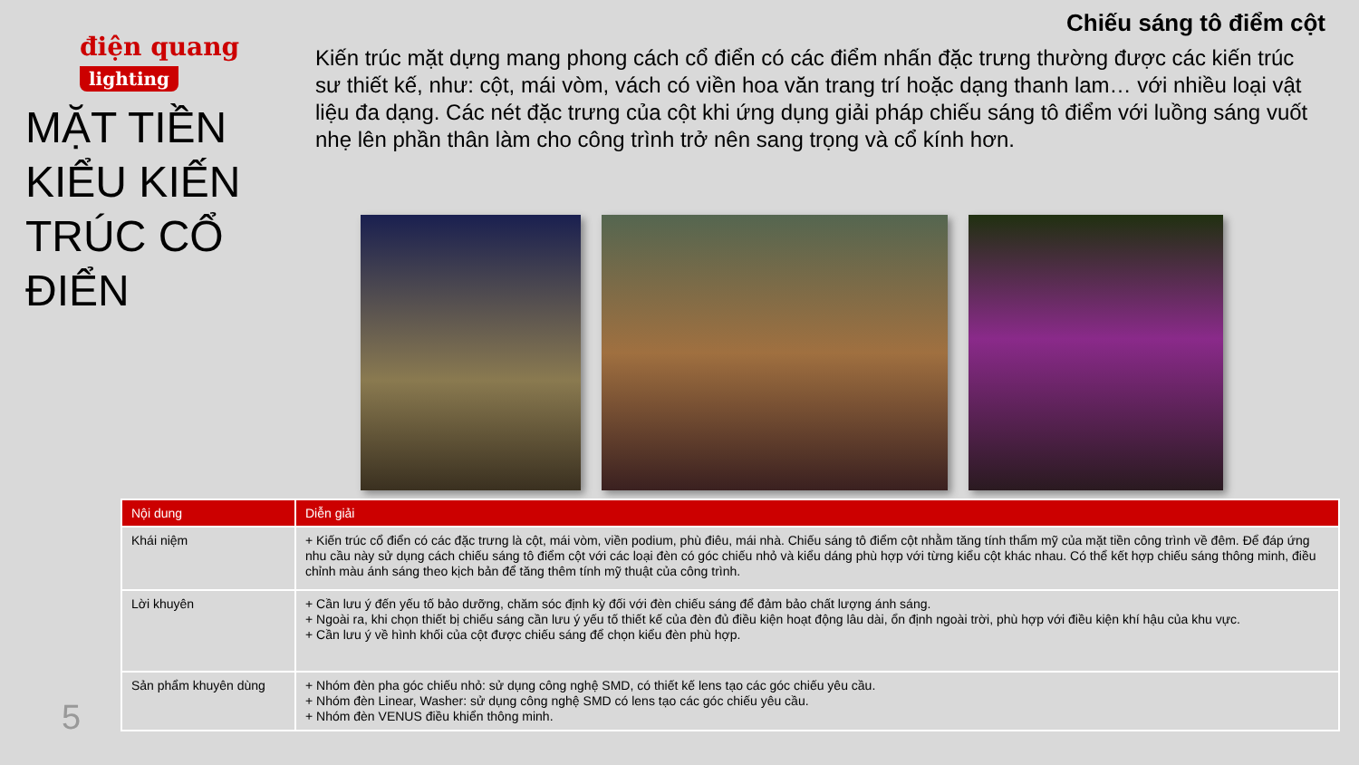điện quang
lighting
MẶT TIỀN KIỂU KIẾN TRÚC CỔ ĐIỂN
Chiếu sáng tô điểm cột
Kiến trúc mặt dựng mang phong cách cổ điển có các điểm nhấn đặc trưng thường được các kiến trúc sư thiết kế, như: cột, mái vòm, vách có viền hoa văn trang trí hoặc dạng thanh lam… với nhiều loại vật liệu đa dạng. Các nét đặc trưng của cột khi ứng dụng giải pháp chiếu sáng tô điểm với luồng sáng vuốt nhẹ lên phần thân làm cho công trình trở nên sang trọng và cổ kính hơn.
| Nội dung | Diễn giải |
| --- | --- |
| Khái niệm | + Kiến trúc cổ điển có các đặc trưng là cột, mái vòm, viền podium, phù điêu, mái nhà. Chiếu sáng tô điểm cột nhằm tăng tính thẩm mỹ của mặt tiền công trình về đêm. Để đáp ứng nhu cầu này sử dụng cách chiếu sáng tô điểm cột với các loại đèn có góc chiếu nhỏ và kiểu dáng phù hợp với từng kiểu cột khác nhau. Có thể kết hợp chiếu sáng thông minh, điều chỉnh màu ánh sáng theo kịch bản để tăng thêm tính mỹ thuật của công trình. |
| Lời khuyên | + Cần lưu ý đến yếu tố bảo dưỡng, chăm sóc định kỳ đối với đèn chiếu sáng để đảm bảo chất lượng ánh sáng. + Ngoài ra, khi chọn thiết bị chiếu sáng cần lưu ý yếu tố thiết kế của đèn đủ điều kiện hoạt động lâu dài, ổn định ngoài trời, phù hợp với điều kiện khí hậu của khu vực. + Cần lưu ý về hình khối của cột được chiếu sáng để chọn kiểu đèn phù hợp. |
| Sản phẩm khuyên dùng | + Nhóm đèn pha góc chiếu nhỏ: sử dụng công nghệ SMD, có thiết kế lens tạo các góc chiếu yêu cầu. + Nhóm đèn Linear, Washer: sử dụng công nghệ SMD có lens tạo các góc chiếu yêu cầu. + Nhóm đèn VENUS điều khiển thông minh. |
5